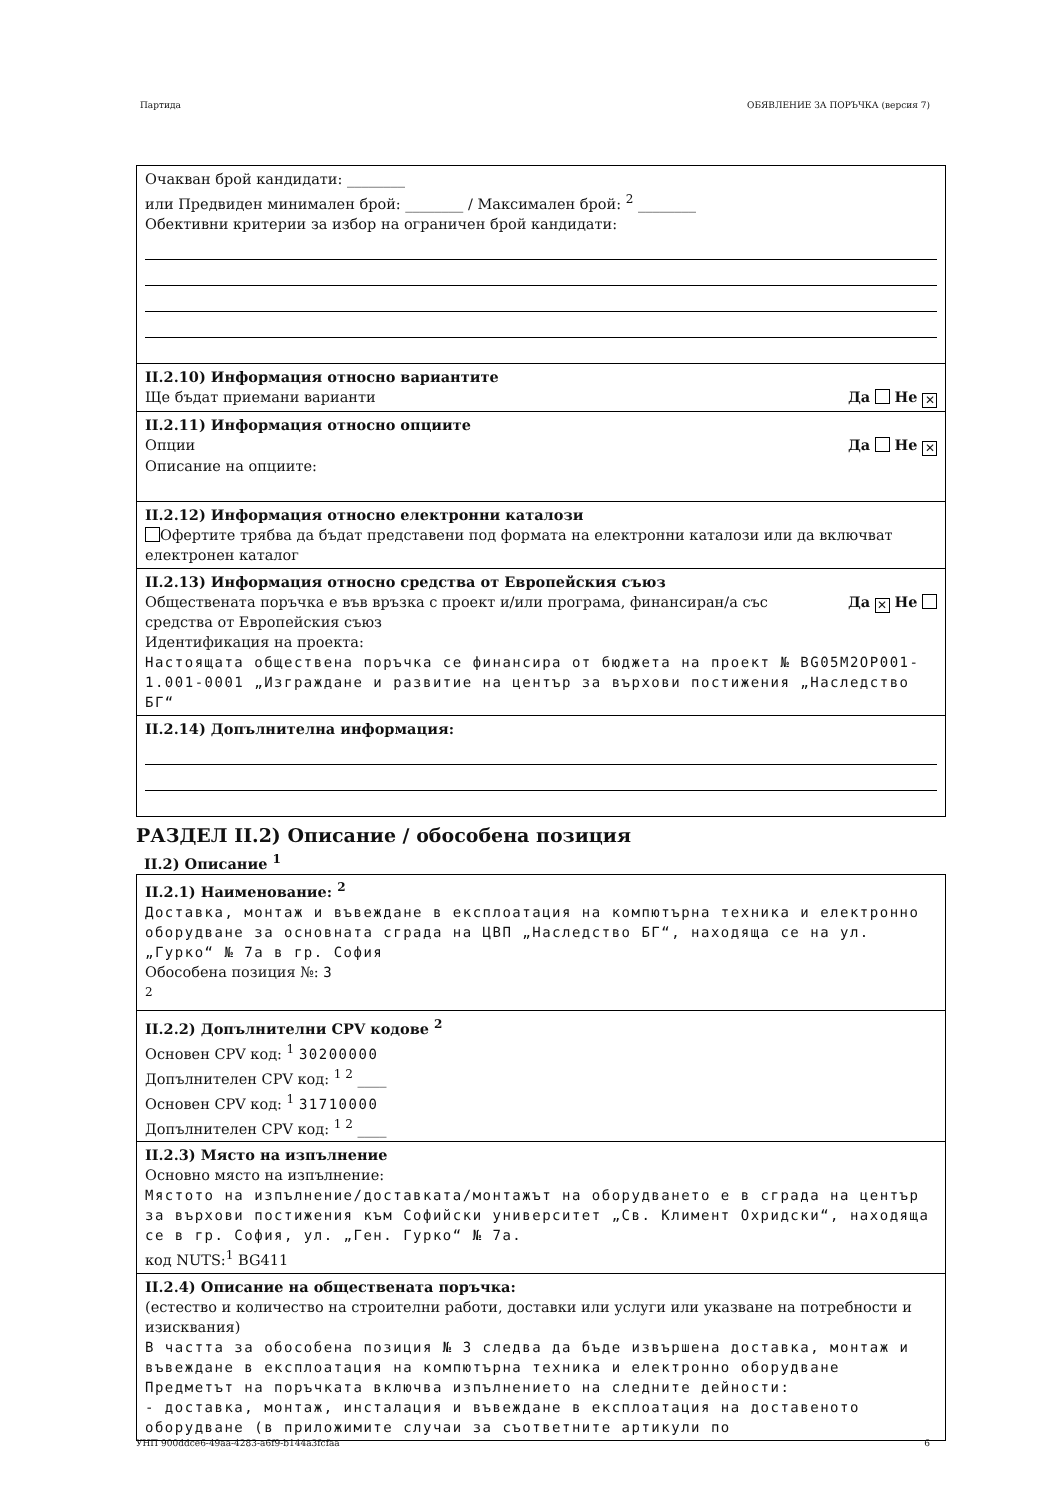Партида ОБЯВЛЕНИЕ ЗА ПОРЪЧКА (версия 7)
Очакван брой кандидати: ________
или Предвиден минимален брой: ________ / Максимален брой: <sup>2</sup> ________
Обективни критерии за избор на ограничен брой кандидати:
II.2.10) Информация относно вариантите
Ще бъдат приемани варианти Да Не ✕
II.2.11) Информация относно опциите
Опции Да Не ✕
Описание на опциите:
II.2.12) Информация относно електронни каталози
Офертите трябва да бъдат представени под формата на електронни каталози или да включват електронен каталог
II.2.13) Информация относно средства от Европейския съюз
Обществената поръчка е във връзка с проект и/или програма, финансиран/а със
средства от Европейския съюз Да ✕ Не
Идентификация на проекта:
Настоящата обществена поръчка се финансира от бюджета на проект № BG05M2OP001-1.001-0001 „Изграждане и развитие на център за върхови постижения „Наследство БГ“
II.2.14) Допълнителна информация:
РАЗДЕЛ II.2) Описание / обособена позиция
II.2) Описание <sup>1</sup>
II.2.1) Наименование: <sup>2</sup>
Доставка, монтаж и въвеждане в експлоатация на компютърна техника и електронно оборудване за основната сграда на ЦВП „Наследство БГ“, находяща се на ул. „Гурко“ № 7а в гр. София
Обособена позиция №: 3
<sup>2</sup>
II.2.2) Допълнителни CPV кодове <sup>2</sup>
Основен CPV код: <sup>1</sup> 30200000
Допълнителен CPV код: <sup>1 2</sup> ____
Основен CPV код: <sup>1</sup> 31710000
Допълнителен CPV код: <sup>1 2</sup> ____
II.2.3) Място на изпълнение
Основно място на изпълнение:
Мястото на изпълнение/доставката/монтажът на оборудването е в сграда на център за върхови постижения към Софийски университет „Св. Климент Охридски“, находяща се в гр. София, ул. „Ген. Гурко“ № 7а.
код NUTS:<sup>1</sup> BG411
II.2.4) Описание на обществената поръчка:
(естество и количество на строителни работи, доставки или услуги или указване на потребности и изисквания)
В частта за обособена позиция № 3 следва да бъде извършена доставка, монтаж и въвеждане в експлоатация на компютърна техника и електронно оборудване
Предметът на поръчката включва изпълнението на следните дейности:
- доставка, монтаж, инсталация и въвеждане в експлоатация на доставеното оборудване (в приложимите случаи за съответните артикули по
УНП 900ddce6-49aa-4283-a6f9-b144a3fcfaa 6